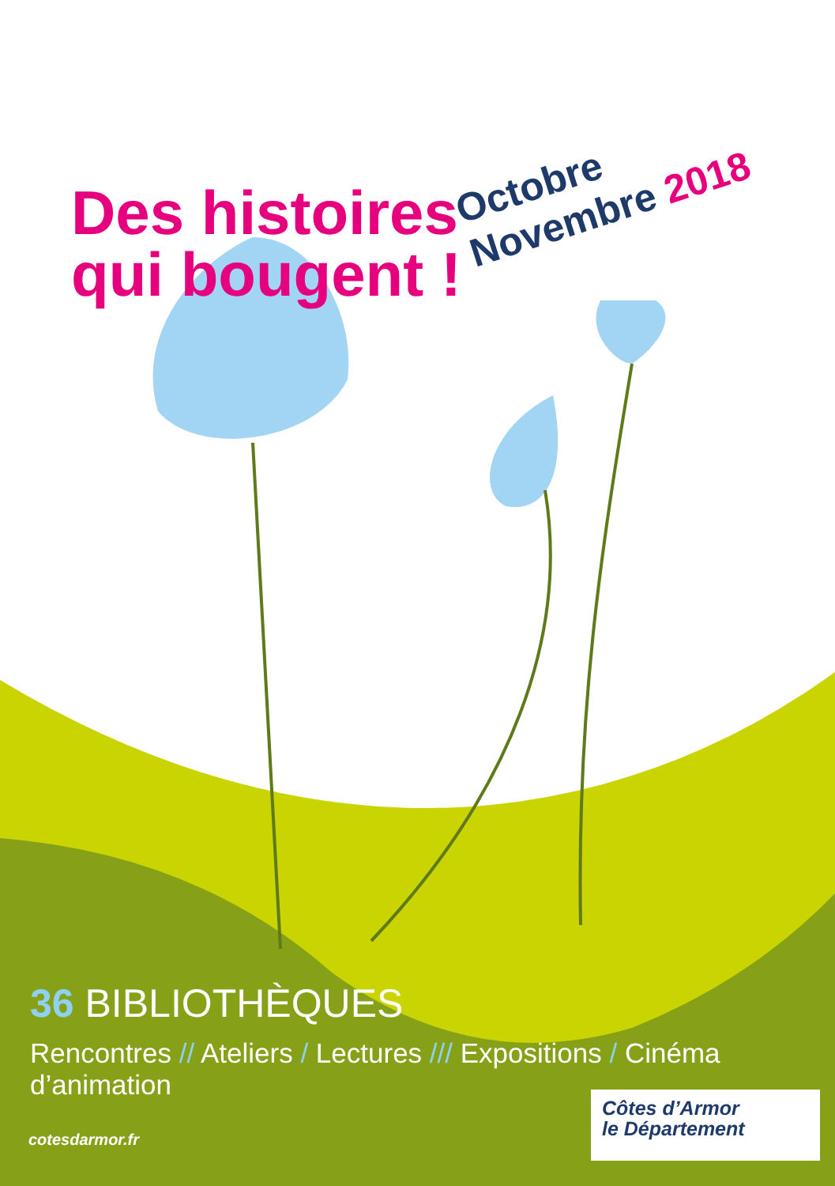Des histoires qui bougent !
Octobre
Novembre 2018
36 BIBLIOTHÈQUES
Rencontres // Ateliers / Lectures /// Expositions / Cinéma d’animation
cotesdarmor.fr
Côtes d’Armor
le Département